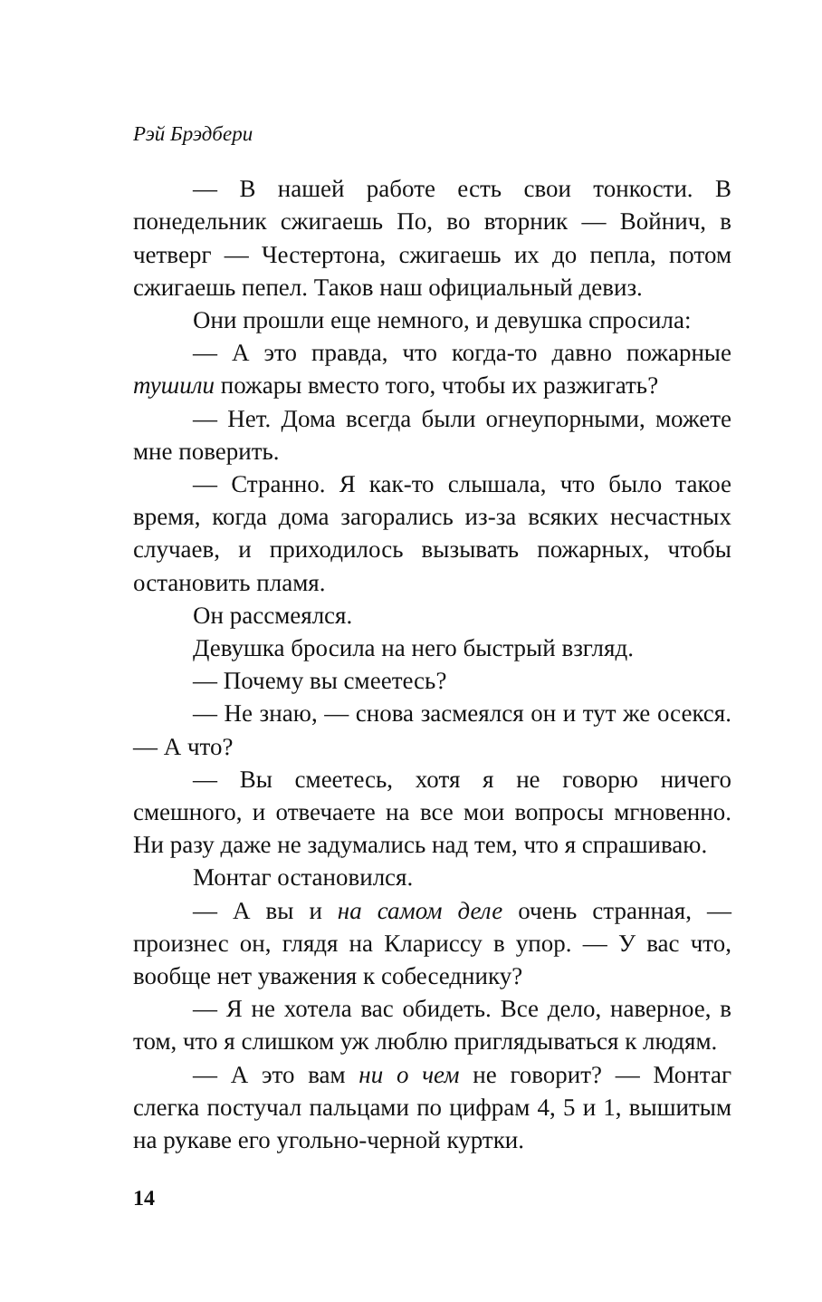Рэй Брэдбери
— В нашей работе есть свои тонкости. В понедельник сжигаешь По, во вторник — Войнич, в четверг — Честертона, сжигаешь их до пепла, потом сжигаешь пепел. Таков наш официальный девиз.
Они прошли еще немного, и девушка спросила:
— А это правда, что когда-то давно пожарные тушили пожары вместо того, чтобы их разжигать?
— Нет. Дома всегда были огнеупорными, можете мне поверить.
— Странно. Я как-то слышала, что было такое время, когда дома загорались из-за всяких несчастных случаев, и приходилось вызывать пожарных, чтобы остановить пламя.
Он рассмеялся.
Девушка бросила на него быстрый взгляд.
— Почему вы смеетесь?
— Не знаю, — снова засмеялся он и тут же осекся. — А что?
— Вы смеетесь, хотя я не говорю ничего смешного, и отвечаете на все мои вопросы мгновенно. Ни разу даже не задумались над тем, что я спрашиваю.
Монтаг остановился.
— А вы и на самом деле очень странная, — произнес он, глядя на Клариссу в упор. — У вас что, вообще нет уважения к собеседнику?
— Я не хотела вас обидеть. Все дело, наверное, в том, что я слишком уж люблю приглядываться к людям.
— А это вам ни о чем не говорит? — Монтаг слегка постучал пальцами по цифрам 4, 5 и 1, вышитым на рукаве его угольно-черной куртки.
14